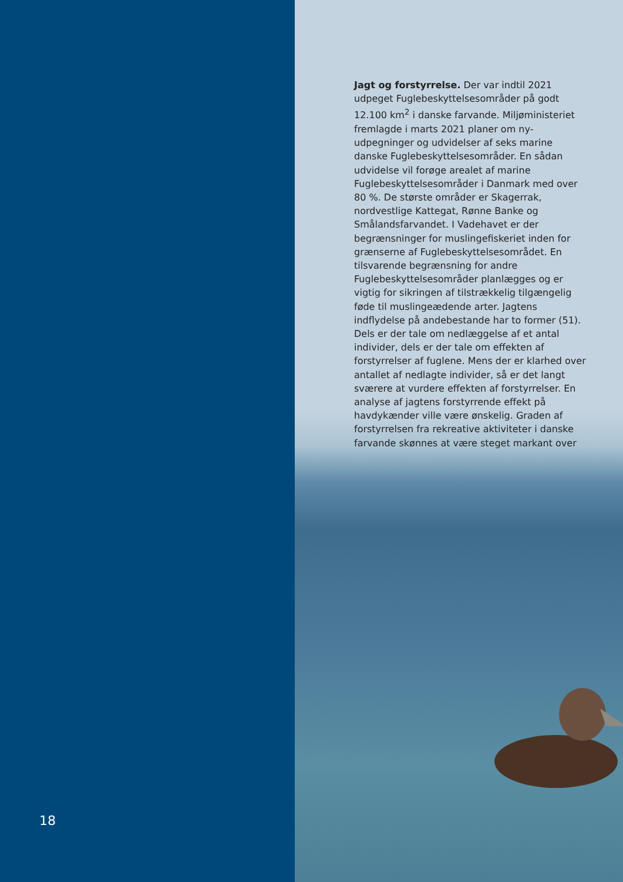18
Jagt og forstyrrelse. Der var indtil 2021 udpeget Fuglebeskyttelsesområder på godt 12.100 km<sup>2</sup> i danske farvande. Miljøministeriet fremlagde i marts 2021 planer om ny-udpegninger og udvidelser af seks marine danske Fuglebeskyttelsesområder. En sådan udvidelse vil forøge arealet af marine Fuglebeskyttelsesområder i Danmark med over 80 %. De største områder er Skagerrak, nordvestlige Kattegat, Rønne Banke og Smålandsfarvandet. I Vadehavet er der begrænsninger for muslingefiskeriet inden for grænserne af Fuglebeskyttelsesområdet. En tilsvarende begrænsning for andre Fuglebeskyttelsesområder planlægges og er vigtig for sikringen af tilstrækkelig tilgængelig føde til muslingeædende arter. Jagtens indflydelse på andebestande har to former (51). Dels er der tale om nedlæggelse af et antal individer, dels er der tale om effekten af forstyrrelser af fuglene. Mens der er klarhed over antallet af nedlagte individer, så er det langt sværere at vurdere effekten af forstyrrelser. En analyse af jagtens forstyrrende effekt på havdykænder ville være ønskelig. Graden af forstyrrelsen fra rekreative aktiviteter i danske farvande skønnes at være steget markant over